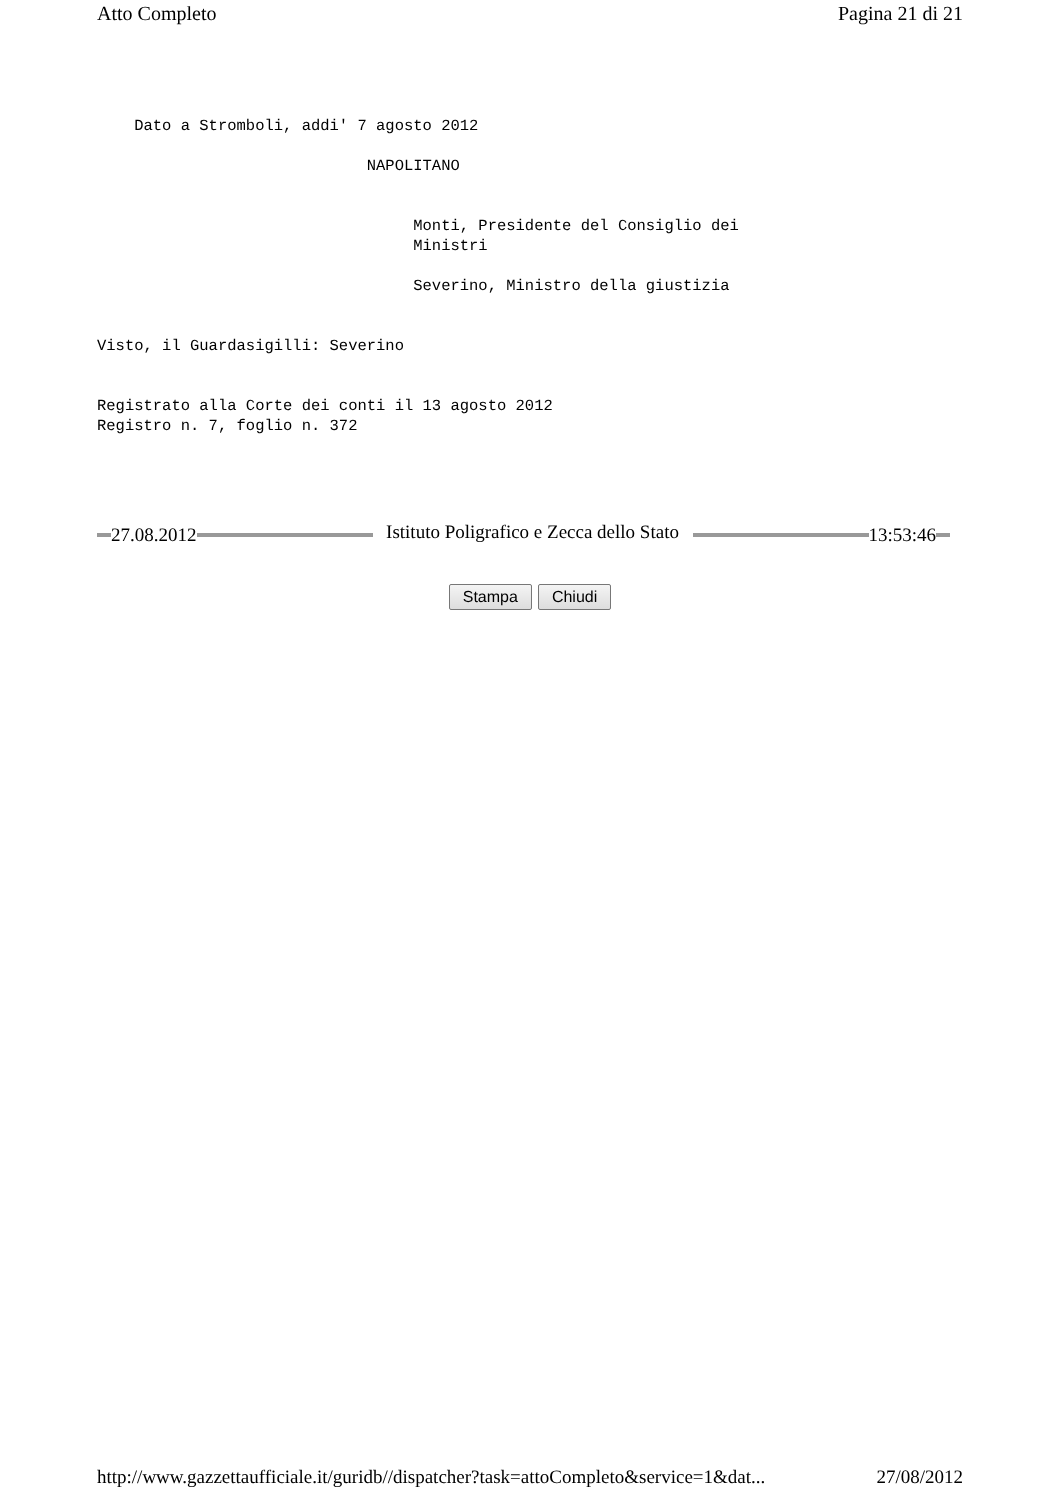Atto Completo Pagina 21 di 21
    Dato a Stromboli, addi' 7 agosto 2012

                             NAPOLITANO


                                  Monti, Presidente del Consiglio dei
                                  Ministri

                                  Severino, Ministro della giustizia


Visto, il Guardasigilli: Severino


Registrato alla Corte dei conti il 13 agosto 2012
Registro n. 7, foglio n. 372
27.08.2012
Istituto Poligrafico e Zecca dello Stato
13:53:46
Stampa Chiudi
http://www.gazzettaufficiale.it/guridb//dispatcher?task=attoCompleto&service=1&dat... 27/08/2012